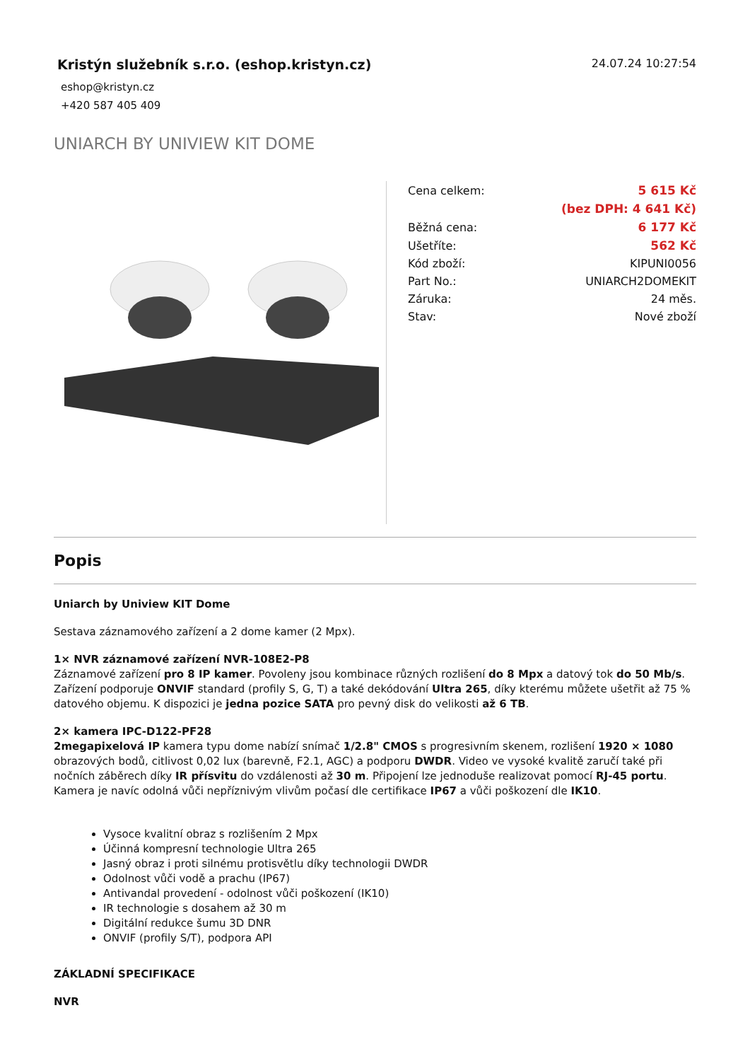Kristýn služebník s.r.o. (eshop.kristyn.cz)
eshop@kristyn.cz
+420 587 405 409
24.07.24 10:27:54
UNIARCH BY UNIVIEW KIT DOME
| Cena celkem: | 5 615 Kč |
| | (bez DPH: 4 641 Kč) |
| Běžná cena: | 6 177 Kč |
| Ušetříte: | 562 Kč |
| Kód zboží: | KIPUNI0056 |
| Part No.: | UNIARCH2DOMEKIT |
| Záruka: | 24 měs. |
| Stav: | Nové zboží |
Popis
Uniarch by Uniview KIT Dome
Sestava záznamového zařízení a 2 dome kamer (2 Mpx).
1× NVR záznamové zařízení NVR-108E2-P8
Záznamové zařízení pro 8 IP kamer. Povoleny jsou kombinace různých rozlišení do 8 Mpx a datový tok do 50 Mb/s. Zařízení podporuje ONVIF standard (profily S, G, T) a také dekódování Ultra 265, díky kterému můžete ušetřit až 75 % datového objemu. K dispozici je jedna pozice SATA pro pevný disk do velikosti až 6 TB.
2× kamera IPC-D122-PF28
2megapixelová IP kamera typu dome nabízí snímač 1/2.8" CMOS s progresivním skenem, rozlišení 1920 × 1080 obrazových bodů, citlivost 0,02 lux (barevně, F2.1, AGC) a podporu DWDR. Video ve vysoké kvalitě zaručí také při nočních záběrech díky IR přísvitu do vzdálenosti až 30 m. Připojení lze jednoduše realizovat pomocí RJ-45 portu. Kamera je navíc odolná vůči nepříznivým vlivům počasí dle certifikace IP67 a vůči poškození dle IK10.
Vysoce kvalitní obraz s rozlišením 2 Mpx
Účinná kompresní technologie Ultra 265
Jasný obraz i proti silnému protisvětlu díky technologii DWDR
Odolnost vůči vodě a prachu (IP67)
Antivandal provedení - odolnost vůči poškození (IK10)
IR technologie s dosahem až 30 m
Digitální redukce šumu 3D DNR
ONVIF (profily S/T), podpora API
ZÁKLADNÍ SPECIFIKACE
NVR